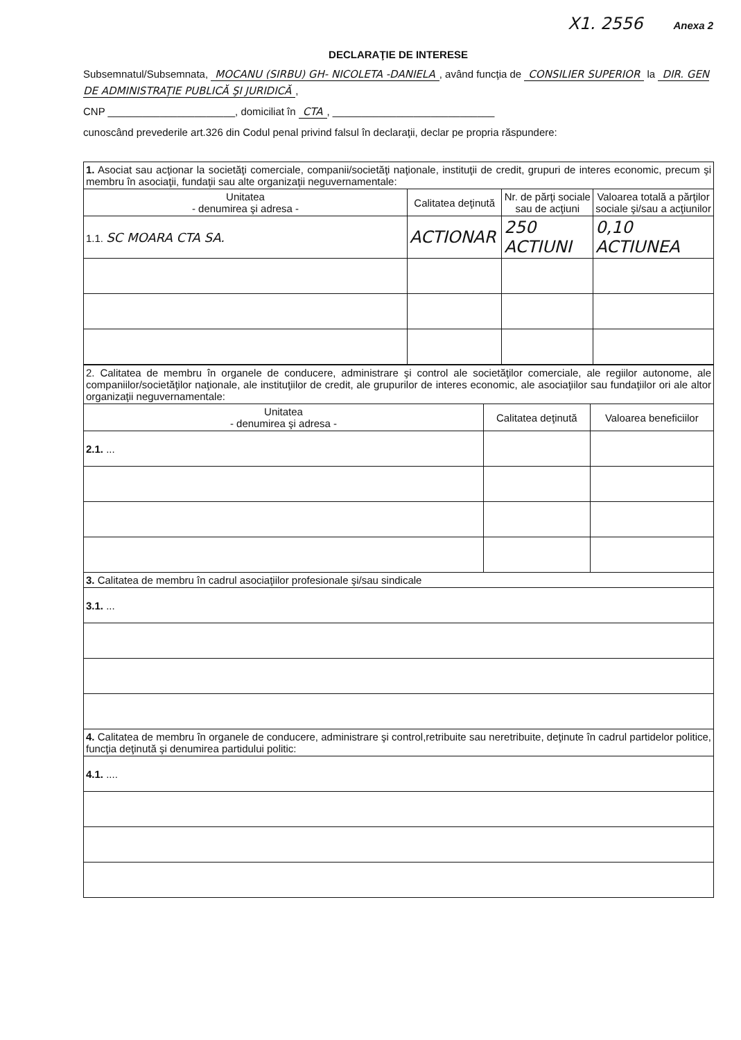X1. 2556 Anexa 2
DECLARAŢIE DE INTERESE
Subsemnatul/Subsemnata, MOCANU (SIRBU) GH- NICOLETA -DANIELA, având funcţia de CONSILIER SUPERIOR la DIR. GEN DE ADMINISTRAŢIE PUBLICĂ ŞI JURIDICĂ,
CNP ______________________, domiciliat în CTA, ____________________________
cunoscând prevederile art.326 din Codul penal privind falsul în declaraţii, declar pe propria răspundere:
| 1. Asociat sau acţionar la societăţi comerciale, companii/societăţi naţionale, instituţii de credit, grupuri de interes economic, precum şi membru în asociaţii, fundaţii sau alte organizaţii neguvernamentale: | | | |
| Unitatea - denumirea şi adresa - | Calitatea deţinută | Nr. de părţi sociale sau de acţiuni | Valoarea totală a părţilor sociale şi/sau a acţiunilor |
| 1.1. SC MOARA CTA SA. | ACTIONAR | 250 ACTIUNI | 0,10 ACTIUNEA |
| 2. Calitatea de membru în organele de conducere, administrare şi control ale societăţilor comerciale, ale regiilor autonome, ale companiilor/societăţilor naţionale, ale instituţiilor de credit, ale grupurilor de interes economic, ale asociaţiilor sau fundaţiilor ori ale altor organizaţii neguvernamentale: | | |
| Unitatea - denumirea şi adresa - | Calitatea deţinută | Valoarea beneficiilor |
| 2.1. ... | | |
| 3. Calitatea de membru în cadrul asociaţiilor profesionale şi/sau sindicale | | |
| 3.1. ... | | |
| 4. Calitatea de membru în organele de conducere, administrare şi control,retribuite sau neretribuite, deţinute în cadrul partidelor politice, funcţia deţinută şi denumirea partidului politic: | | |
| 4.1. .... | | |